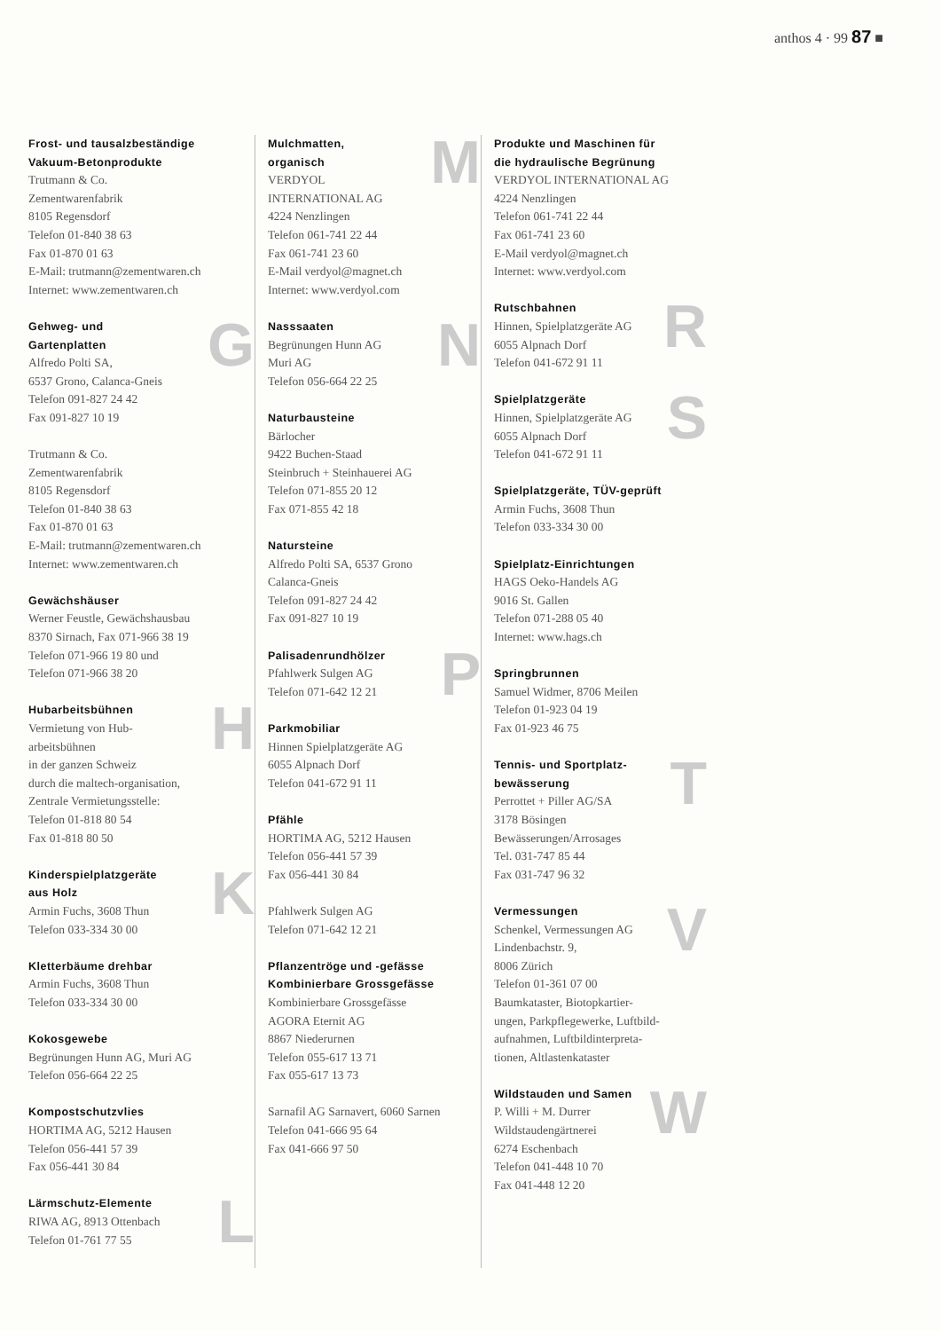anthos 4 · 99 87 ■
Frost- und tausalzbeständige
Vakuum-Betonprodukte
Trutmann & Co.
Zementwarenfabrik
8105 Regensdorf
Telefon 01-840 38 63
Fax 01-870 01 63
E-Mail: trutmann@zementwaren.ch
Internet: www.zementwaren.ch
G
Gehweg- und
Gartenplatten
Alfredo Polti SA,
6537 Grono, Calanca-Gneis
Telefon 091-827 24 42
Fax 091-827 10 19
Trutmann & Co.
Zementwarenfabrik
8105 Regensdorf
Telefon 01-840 38 63
Fax 01-870 01 63
E-Mail: trutmann@zementwaren.ch
Internet: www.zementwaren.ch
Gewächshäuser
Werner Feustle, Gewächshausbau
8370 Sirnach, Fax 071-966 38 19
Telefon 071-966 19 80 und
Telefon 071-966 38 20
H
Hubarbeitsbühnen
Vermietung von Hub-
arbeitsbühnen
in der ganzen Schweiz
durch die maltech-organisation,
Zentrale Vermietungsstelle:
Telefon 01-818 80 54
Fax 01-818 80 50
K
Kinderspielplatzgeräte
aus Holz
Armin Fuchs, 3608 Thun
Telefon 033-334 30 00
Kletterbäume drehbar
Armin Fuchs, 3608 Thun
Telefon 033-334 30 00
Kokosgewebe
Begrünungen Hunn AG, Muri AG
Telefon 056-664 22 25
Kompostschutzvlies
HORTIMA AG, 5212 Hausen
Telefon 056-441 57 39
Fax 056-441 30 84
L
Lärmschutz-Elemente
RIWA AG, 8913 Ottenbach
Telefon 01-761 77 55
M
Mulchmatten,
organisch
VERDYOL
INTERNATIONAL AG
4224 Nenzlingen
Telefon 061-741 22 44
Fax 061-741 23 60
E-Mail verdyol@magnet.ch
Internet: www.verdyol.com
N
Nasssaaten
Begrünungen Hunn AG
Muri AG
Telefon 056-664 22 25
Naturbausteine
Bärlocher
9422 Buchen-Staad
Steinbruch + Steinhauerei AG
Telefon 071-855 20 12
Fax 071-855 42 18
Natursteine
Alfredo Polti SA, 6537 Grono
Calanca-Gneis
Telefon 091-827 24 42
Fax 091-827 10 19
P
Palisadenrundhölzer
Pfahlwerk Sulgen AG
Telefon 071-642 12 21
Parkmobiliar
Hinnen Spielplatzgeräte AG
6055 Alpnach Dorf
Telefon 041-672 91 11
Pfähle
HORTIMA AG, 5212 Hausen
Telefon 056-441 57 39
Fax 056-441 30 84
Pfahlwerk Sulgen AG
Telefon 071-642 12 21
Pflanzentröge und -gefässe
Kombinierbare Grossgefässe
Kombinierbare Grossgefässe
AGORA Eternit AG
8867 Niederurnen
Telefon 055-617 13 71
Fax 055-617 13 73
Sarnafil AG Sarnavert, 6060 Sarnen
Telefon 041-666 95 64
Fax 041-666 97 50
Produkte und Maschinen für
die hydraulische Begrünung
VERDYOL INTERNATIONAL AG
4224 Nenzlingen
Telefon 061-741 22 44
Fax 061-741 23 60
E-Mail verdyol@magnet.ch
Internet: www.verdyol.com
R
Rutschbahnen
Hinnen, Spielplatzgeräte AG
6055 Alpnach Dorf
Telefon 041-672 91 11
S
Spielplatzgeräte
Hinnen, Spielplatzgeräte AG
6055 Alpnach Dorf
Telefon 041-672 91 11
Spielplatzgeräte, TÜV-geprüft
Armin Fuchs, 3608 Thun
Telefon 033-334 30 00
Spielplatz-Einrichtungen
HAGS Oeko-Handels AG
9016 St. Gallen
Telefon 071-288 05 40
Internet: www.hags.ch
Springbrunnen
Samuel Widmer, 8706 Meilen
Telefon 01-923 04 19
Fax 01-923 46 75
T
Tennis- und Sportplatz-
bewässerung
Perrottet + Piller AG/SA
3178 Bösingen
Bewässerungen/Arrosages
Tel. 031-747 85 44
Fax 031-747 96 32
V
Vermessungen
Schenkel, Vermessungen AG
Lindenbachstr. 9,
8006 Zürich
Telefon 01-361 07 00
Baumkataster, Biotopkartier-
ungen, Parkpflegewerke, Luftbild-
aufnahmen, Luftbildinterpreta-
tionen, Altlastenkataster
W
Wildstauden und Samen
P. Willi + M. Durrer
Wildstaudengärtnerei
6274 Eschenbach
Telefon 041-448 10 70
Fax 041-448 12 20